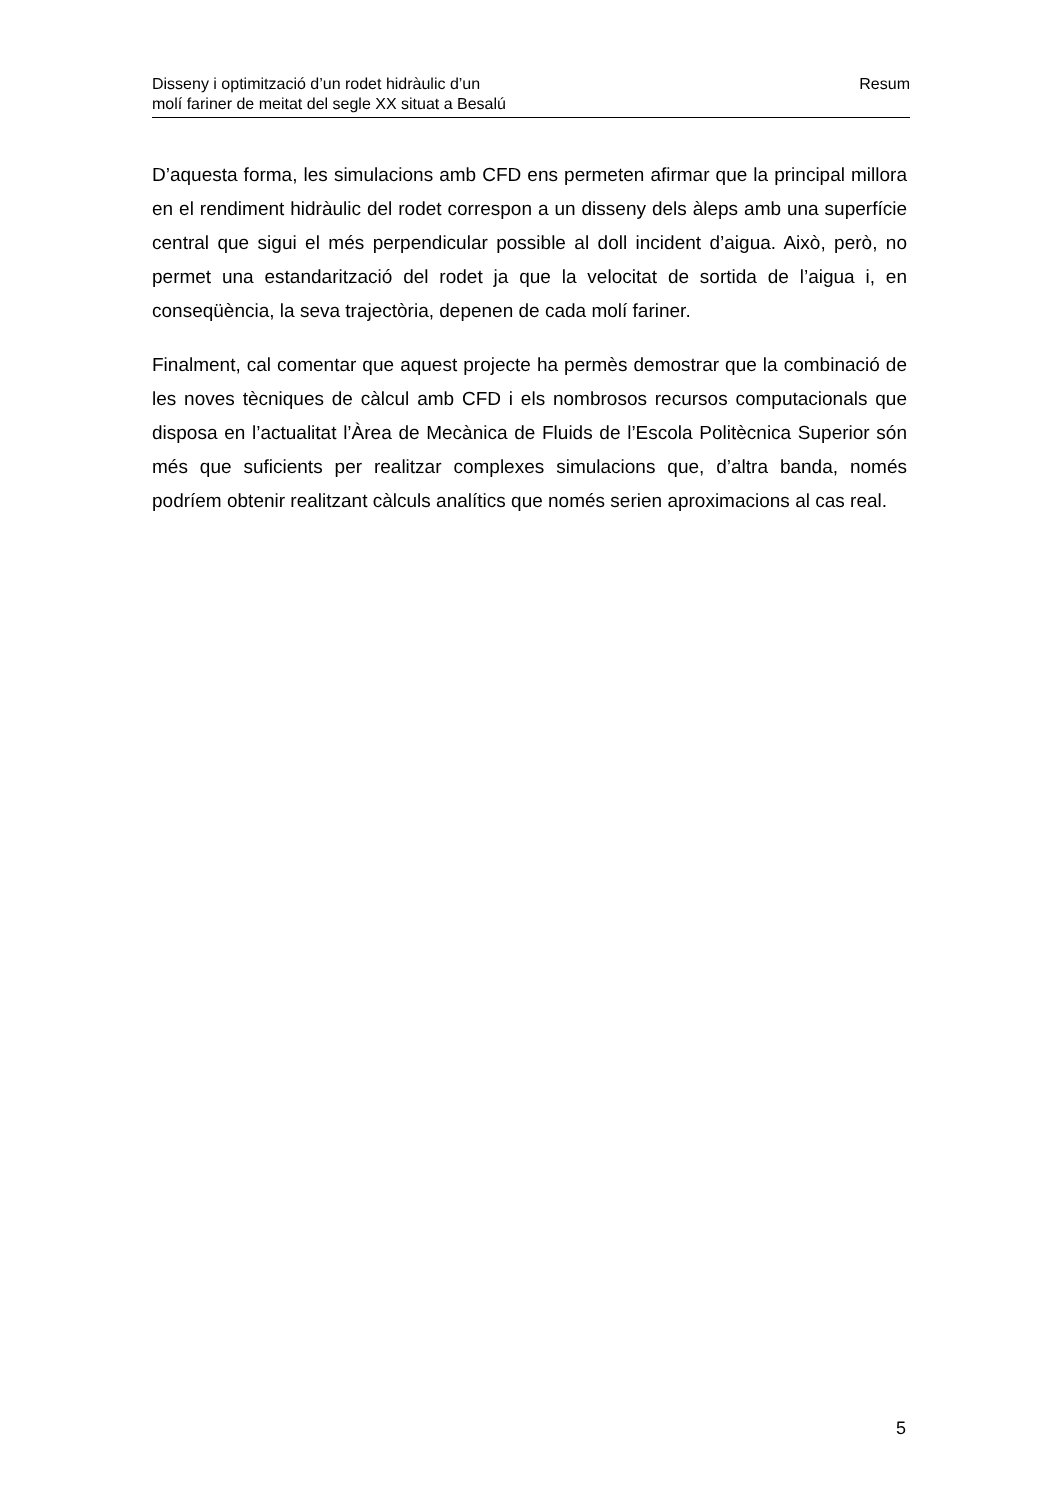Disseny i optimització d’un rodet hidràulic d’un
molí fariner de meitat del segle XX situat a Besalú
Resum
D’aquesta forma, les simulacions amb CFD ens permeten afirmar que la principal millora en el rendiment hidràulic del rodet correspon a un disseny dels àleps amb una superfície central que sigui el més perpendicular possible al doll incident d’aigua. Això, però, no permet una estandarització del rodet ja que la velocitat de sortida de l’aigua i, en conseqüència, la seva trajectòria, depenen de cada molí fariner.
Finalment, cal comentar que aquest projecte ha permès demostrar que la combinació de les noves tècniques de càlcul amb CFD i els nombrosos recursos computacionals que disposa en l’actualitat l’Àrea de Mecànica de Fluids de l’Escola Politècnica Superior són més que suficients per realitzar complexes simulacions que, d’altra banda, només podríem obtenir realitzant càlculs analítics que només serien aproximacions al cas real.
5